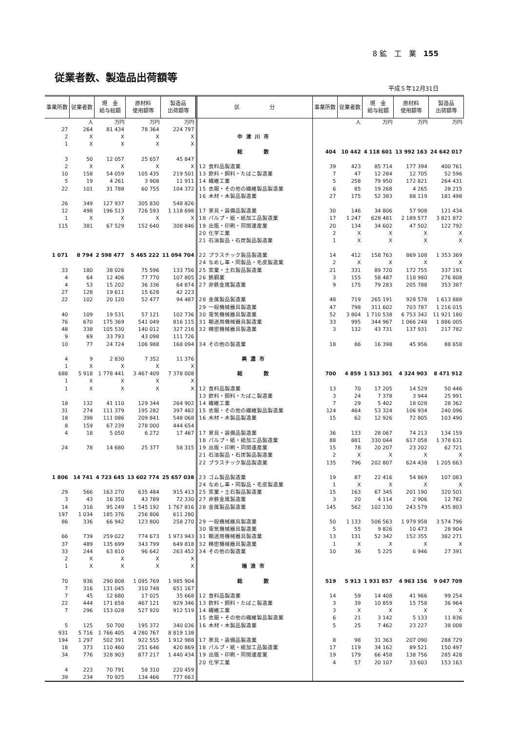8 鉱　工　業　155
従業者数、製造品出荷額等
平成５年12月31日
| 事業所数 | 従業者数 | 現 金 給与総額 | 原材料 使用額等 | 製造品 出荷額等 |
| --- | --- | --- | --- | --- |
| | 人 | 万円 | 万円 | 万円 |
| 27 | 264 | 81 434 | 78 364 | 224 797 |
| 2 | X | X | X | X |
| 1 | X | X | X | X |
| 3 | 50 | 12 057 | 25 657 | 45 847 |
| 2 | X | X | X | X |
| 10 | 158 | 54 059 | 105 435 | 219 501 |
| 5 | 19 | 4 261 | 3 908 | 11 911 |
| 22 | 101 | 31 788 | 60 755 | 104 372 |
| 26 | 349 | 127 937 | 305 830 | 548 826 |
| 12 | 498 | 196 513 | 726 593 | 1 118 698 |
| 1 | X | X | X | X |
| 115 | 381 | 67 529 | 152 640 | 308 846 |
| 1 071 | 8 794 | 2 598 477 | 5 465 222 | 11 094 704 |
| 33 | 180 | 38 026 | 75 596 | 133 756 |
| 4 | 64 | 12 406 | 77 770 | 107 805 |
| 4 | 53 | 15 202 | 36 336 | 64 874 |
| 27 | 128 | 19 611 | 15 628 | 42 223 |
| 22 | 102 | 20 120 | 52 477 | 94 487 |
| 40 | 109 | 19 531 | 57 121 | 102 736 |
| 76 | 670 | 175 369 | 541 049 | 816 115 |
| 48 | 338 | 105 530 | 140 012 | 327 216 |
| 9 | 69 | 33 793 | 43 098 | 111 726 |
| 10 | 77 | 24 724 | 106 988 | 168 094 |
| 4 | 9 | 2 830 | 7 352 | 11 376 |
| 1 | X | X | X | X |
| 688 | 5 918 | 1 778 441 | 3 467 409 | 7 378 008 |
| 1 | X | X | X | X |
| 1 | X | X | X | X |
| 18 | 132 | 41 110 | 129 344 | 264 902 |
| 31 | 274 | 111 379 | 195 282 | 397 482 |
| 18 | 398 | 111 086 | 209 841 | 548 068 |
| 8 | 159 | 67 239 | 278 000 | 444 654 |
| 4 | 18 | 5 050 | 6 272 | 17 467 |
| 24 | 78 | 14 680 | 25 377 | 58 315 |
| 1 806 | 14 741 | 4 723 645 | 13 602 774 | 25 657 038 |
| 29 | 566 | 163 270 | 635 484 | 915 413 |
| 3 | 43 | 16 350 | 43 789 | 72 330 |
| 14 | 316 | 95 249 | 1 545 192 | 1 767 816 |
| 197 | 1 034 | 185 376 | 256 806 | 611 280 |
| 86 | 336 | 66 942 | 123 800 | 258 270 |
| 66 | 739 | 259 022 | 774 673 | 1 973 943 |
| 37 | 489 | 135 699 | 343 799 | 649 818 |
| 33 | 244 | 63 810 | 96 642 | 263 452 |
| 2 | X | X | X | X |
| 1 | X | X | X | X |
| 70 | 936 | 290 808 | 1 095 769 | 1 985 904 |
| 7 | 316 | 131 045 | 310 748 | 651 167 |
| 7 | 45 | 12 680 | 17 025 | 35 668 |
| 22 | 444 | 171 658 | 467 121 | 929 346 |
| 7 | 296 | 153 028 | 527 920 | 912 519 |
| 5 | 125 | 50 700 | 195 372 | 340 036 |
| 931 | 5 716 | 1 766 405 | 4 280 767 | 8 819 138 |
| 194 | 1 297 | 502 391 | 922 555 | 1 912 988 |
| 18 | 373 | 110 460 | 251 646 | 420 869 |
| 34 | 776 | 328 903 | 877 217 | 1 440 434 |
| 4 | 223 | 70 791 | 58 310 | 220 459 |
| 39 | 234 | 70 925 | 134 466 | 777 663 |
| 区 分 | 事業所数 | 従業者数 | 現 金 給与総額 | 原材料 使用額等 | 製造品 出荷額等 |
| --- | --- | --- | --- | --- | --- |
| | | 人 | 万円 | 万円 | 万円 |
| 中津川市 | | | | | |
| 総 数 | 404 | 10 442 | 4 118 601 | 13 992 163 | 24 642 017 |
| 12 食料品製造業 | 39 | 423 | 85 714 | 177 394 | 400 761 |
| 13 飲料・飼料・たばこ製造業 | 7 | 47 | 12 284 | 12 705 | 52 596 |
| 14 繊維工業 | 5 | 258 | 79 950 | 172 821 | 264 431 |
| 15 衣服・その他の繊維製品製造業 | 6 | 85 | 19 268 | 4 265 | 28 215 |
| 16 木材・木製品製造業 | 27 | 175 | 52 383 | 88 119 | 181 498 |
| 17 家具・装備品製造業 | 30 | 146 | 34 806 | 57 908 | 121 434 |
| 18 パルプ・紙・紙加工品製造業 | 17 | 1 247 | 628 481 | 2 189 577 | 3 821 872 |
| 19 出版・印刷・同関連産業 | 20 | 134 | 34 602 | 47 502 | 122 792 |
| 20 化学工業 | 2 | X | X | X | X |
| 21 石油製品・石炭製品製造業 | 1 | X | X | X | X |
| 22 プラスチック製品製造業 | 14 | 412 | 158 763 | 869 108 | 1 353 369 |
| 24 なめし革・同製品・毛皮製造業 | 2 | X | X | X | X |
| 25 窯業・土石製品製造業 | 21 | 331 | 89 720 | 172 755 | 337 191 |
| 26 鉄鋼業 | 3 | 155 | 58 487 | 118 980 | 276 808 |
| 27 非鉄金属製造業 | 9 | 175 | 79 283 | 205 788 | 353 387 |
| 28 金属製品製造業 | 48 | 719 | 265 191 | 928 578 | 1 613 888 |
| 29 一般機械器具製造業 | 47 | 798 | 311 602 | 703 787 | 1 216 015 |
| 30 電気機械器具製造業 | 52 | 3 804 | 1 710 538 | 6 753 342 | 11 921 180 |
| 31 輸送用機械器具製造業 | 33 | 995 | 344 967 | 1 066 248 | 1 886 005 |
| 32 精密機械器具製造業 | 3 | 132 | 43 731 | 137 931 | 217 782 |
| 34 その他の製造業 | 18 | 86 | 16 398 | 45 956 | 88 658 |
| 美濃市 | | | | | |
| 総 数 | 700 | 4 859 | 1 513 301 | 4 324 903 | 8 471 912 |
| 12 食料品製造業 | 13 | 70 | 17 205 | 14 529 | 50 446 |
| 13 飲料・飼料・たばこ製造業 | 3 | 24 | 7 378 | 3 944 | 25 991 |
| 14 繊維工業 | 7 | 29 | 5 402 | 18 028 | 28 362 |
| 15 衣服・その他の繊維製品製造業 | 124 | 464 | 53 324 | 106 934 | 240 096 |
| 16 木材・木製品製造業 | 15 | 62 | 12 926 | 72 805 | 103 490 |
| 17 家具・装備品製造業 | 36 | 133 | 28 067 | 74 213 | 134 159 |
| 18 パルプ・紙・紙加工品製造業 | 88 | 881 | 330 044 | 617 058 | 1 378 631 |
| 19 出版・印刷・同関連産業 | 15 | 78 | 20 207 | 23 202 | 62 721 |
| 21 石油製品・石炭製品製造業 | 2 | X | X | X | X |
| 22 プラスチック製品製造業 | 135 | 796 | 202 807 | 624 438 | 1 205 663 |
| 23 ゴム製品製造業 | 19 | 87 | 22 416 | 54 869 | 107 083 |
| 24 なめし革・同製品・毛皮製造業 | 1 | X | X | X | X |
| 25 窯業・土石製品製造業 | 15 | 163 | 67 345 | 201 190 | 320 501 |
| 27 非鉄金属製造業 | 3 | 20 | 4 114 | 2 906 | 12 782 |
| 28 金属製品製造業 | 145 | 562 | 102 130 | 243 579 | 435 803 |
| 29 一般機械器具製造業 | 50 | 1 133 | 506 563 | 1 979 958 | 3 574 796 |
| 30 電気機械器具製造業 | 5 | 55 | 9 826 | 10 473 | 28 904 |
| 31 輸送用機械器具製造業 | 13 | 131 | 52 342 | 152 355 | 382 271 |
| 32 精密機械器具製造業 | 1 | X | X | X | X |
| 34 その他の製造業 | 10 | 36 | 5 225 | 6 946 | 27 391 |
| 瑞浪市 | | | | | |
| 総 数 | 519 | 5 913 | 1 931 857 | 4 963 156 | 9 047 709 |
| 12 食料品製造業 | 14 | 59 | 14 408 | 41 966 | 99 254 |
| 13 飲料・飼料・たばこ製造業 | 3 | 39 | 10 859 | 15 758 | 36 964 |
| 14 繊維工業 | 3 | X | X | X | X |
| 15 衣服・その他の繊維製品製造業 | 6 | 21 | 3 142 | 5 133 | 11 836 |
| 16 木材・木製品製造業 | 5 | 25 | 7 462 | 23 227 | 38 008 |
| 17 家具・装備品製造業 | 8 | 98 | 31 363 | 207 090 | 288 729 |
| 18 パルプ・紙・紙加工品製造業 | 17 | 119 | 34 162 | 89 521 | 150 497 |
| 19 出版・印刷・同関連産業 | 19 | 179 | 66 458 | 138 756 | 285 428 |
| 20 化学工業 | 4 | 57 | 20 107 | 33 603 | 153 163 |